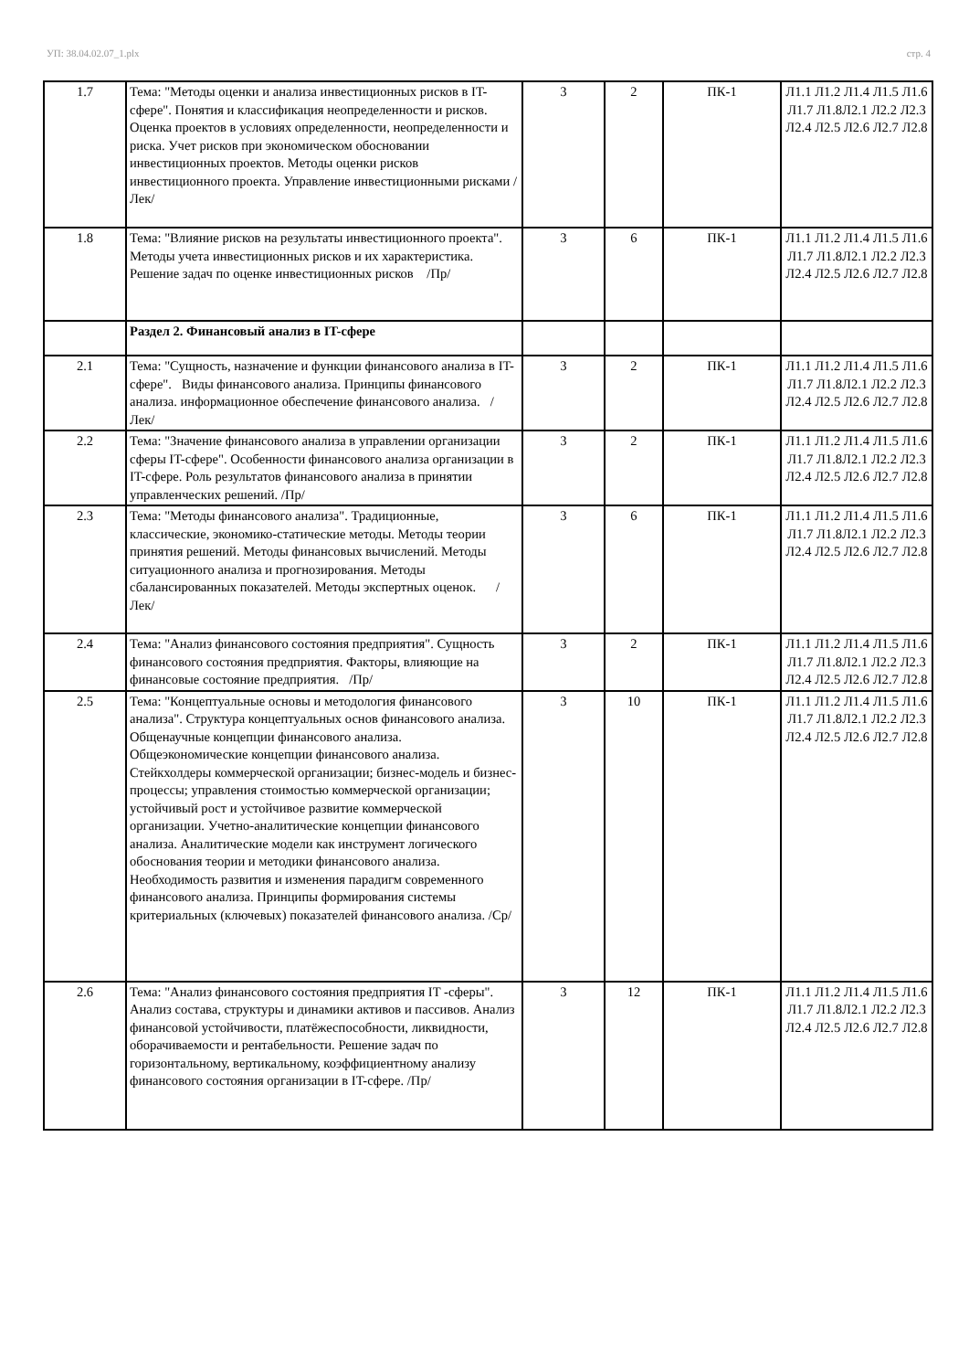УП: 38.04.02.07_1.plx стр. 4
| 1.7 | Тема: "Методы оценки и анализа инвестиционных рисков в IT-сфере". Понятия и классификация неопределенности и рисков. Оценка проектов в условиях определенности, неопределенности и риска. Учет рисков при экономическом обосновании инвестиционных проектов. Методы оценки рисков инвестиционного проекта. Управление инвестиционными рисками /Лек/ | 3 | 2 | ПК-1 | Л1.1 Л1.2 Л1.4 Л1.5 Л1.6 Л1.7 Л1.8Л2.1 Л2.2 Л2.3 Л2.4 Л2.5 Л2.6 Л2.7 Л2.8 |
| 1.8 | Тема: "Влияние рисков на результаты инвестиционного проекта". Методы учета инвестиционных рисков и их характеристика. Решение задач по оценке инвестиционных рисков /Пр/ | 3 | 6 | ПК-1 | Л1.1 Л1.2 Л1.4 Л1.5 Л1.6 Л1.7 Л1.8Л2.1 Л2.2 Л2.3 Л2.4 Л2.5 Л2.6 Л2.7 Л2.8 |
| | Раздел 2. Финансовый анализ в IT-сфере | | | | |
| 2.1 | Тема: "Сущность, назначение и функции финансового анализа в IT-сфере". Виды финансового анализа. Принципы финансового анализа. информационное обеспечение финансового анализа. /Лек/ | 3 | 2 | ПК-1 | Л1.1 Л1.2 Л1.4 Л1.5 Л1.6 Л1.7 Л1.8Л2.1 Л2.2 Л2.3 Л2.4 Л2.5 Л2.6 Л2.7 Л2.8 |
| 2.2 | Тема: "Значение финансового анализа в управлении организации сферы IT-сфере". Особенности финансового анализа организации в IT-сфере. Роль результатов финансового анализа в принятии управленческих решений. /Пр/ | 3 | 2 | ПК-1 | Л1.1 Л1.2 Л1.4 Л1.5 Л1.6 Л1.7 Л1.8Л2.1 Л2.2 Л2.3 Л2.4 Л2.5 Л2.6 Л2.7 Л2.8 |
| 2.3 | Тема: "Методы финансового анализа". Традиционные, классические, экономико-статические методы. Методы теории принятия решений. Методы финансовых вычислений. Методы ситуационного анализа и прогнозирования. Методы сбалансированных показателей. Методы экспертных оценок. /Лек/ | 3 | 6 | ПК-1 | Л1.1 Л1.2 Л1.4 Л1.5 Л1.6 Л1.7 Л1.8Л2.1 Л2.2 Л2.3 Л2.4 Л2.5 Л2.6 Л2.7 Л2.8 |
| 2.4 | Тема: "Анализ финансового состояния предприятия". Сущность финансового состояния предприятия. Факторы, влияющие на финансовые состояние предприятия. /Пр/ | 3 | 2 | ПК-1 | Л1.1 Л1.2 Л1.4 Л1.5 Л1.6 Л1.7 Л1.8Л2.1 Л2.2 Л2.3 Л2.4 Л2.5 Л2.6 Л2.7 Л2.8 |
| 2.5 | Тема: "Концептуальные основы и методология финансового анализа". Структура концептуальных основ финансового анализа. Общенаучные концепции финансового анализа. Общеэкономические концепции финансового анализа. Стейкхолдеры коммерческой организации; бизнес-модель и бизнес-процессы; управления стоимостью коммерческой организации; устойчивый рост и устойчивое развитие коммерческой организации. Учетно-аналитические концепции финансового анализа. Аналитические модели как инструмент логического обоснования теории и методики финансового анализа. Необходимость развития и изменения парадигм современного финансового анализа. Принципы формирования системы критериальных (ключевых) показателей финансового анализа. /Ср/ | 3 | 10 | ПК-1 | Л1.1 Л1.2 Л1.4 Л1.5 Л1.6 Л1.7 Л1.8Л2.1 Л2.2 Л2.3 Л2.4 Л2.5 Л2.6 Л2.7 Л2.8 |
| 2.6 | Тема: "Анализ финансового состояния предприятия IT -сферы". Анализ состава, структуры и динамики активов и пассивов. Анализ финансовой устойчивости, платёжеспособности, ликвидности, оборачиваемости и рентабельности. Решение задач по горизонтальному, вертикальному, коэффициентному анализу финансового состояния организации в IT-сфере. /Пр/ | 3 | 12 | ПК-1 | Л1.1 Л1.2 Л1.4 Л1.5 Л1.6 Л1.7 Л1.8Л2.1 Л2.2 Л2.3 Л2.4 Л2.5 Л2.6 Л2.7 Л2.8 |